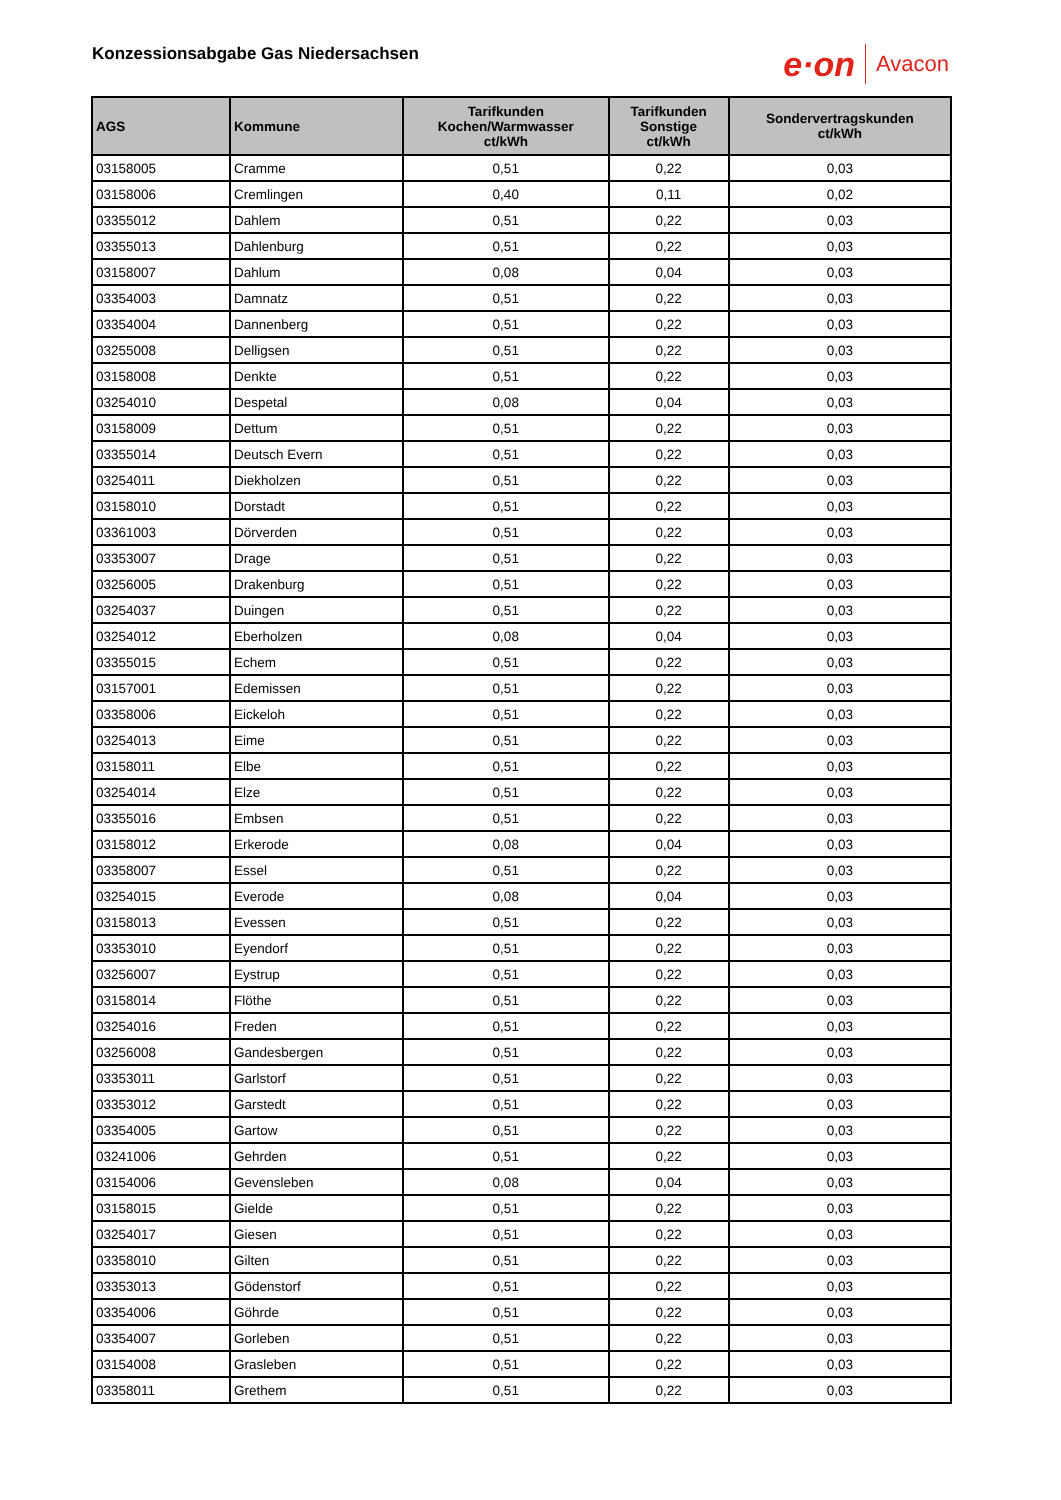Konzessionsabgabe Gas Niedersachsen
e·on Avacon
| AGS | Kommune | Tarifkunden Kochen/Warmwasser ct/kWh | Tarifkunden Sonstige ct/kWh | Sondervertragskunden ct/kWh |
| --- | --- | --- | --- | --- |
| 03158005 | Cramme | 0,51 | 0,22 | 0,03 |
| 03158006 | Cremlingen | 0,40 | 0,11 | 0,02 |
| 03355012 | Dahlem | 0,51 | 0,22 | 0,03 |
| 03355013 | Dahlenburg | 0,51 | 0,22 | 0,03 |
| 03158007 | Dahlum | 0,08 | 0,04 | 0,03 |
| 03354003 | Damnatz | 0,51 | 0,22 | 0,03 |
| 03354004 | Dannenberg | 0,51 | 0,22 | 0,03 |
| 03255008 | Delligsen | 0,51 | 0,22 | 0,03 |
| 03158008 | Denkte | 0,51 | 0,22 | 0,03 |
| 03254010 | Despetal | 0,08 | 0,04 | 0,03 |
| 03158009 | Dettum | 0,51 | 0,22 | 0,03 |
| 03355014 | Deutsch Evern | 0,51 | 0,22 | 0,03 |
| 03254011 | Diekholzen | 0,51 | 0,22 | 0,03 |
| 03158010 | Dorstadt | 0,51 | 0,22 | 0,03 |
| 03361003 | Dörverden | 0,51 | 0,22 | 0,03 |
| 03353007 | Drage | 0,51 | 0,22 | 0,03 |
| 03256005 | Drakenburg | 0,51 | 0,22 | 0,03 |
| 03254037 | Duingen | 0,51 | 0,22 | 0,03 |
| 03254012 | Eberholzen | 0,08 | 0,04 | 0,03 |
| 03355015 | Echem | 0,51 | 0,22 | 0,03 |
| 03157001 | Edemissen | 0,51 | 0,22 | 0,03 |
| 03358006 | Eickeloh | 0,51 | 0,22 | 0,03 |
| 03254013 | Eime | 0,51 | 0,22 | 0,03 |
| 03158011 | Elbe | 0,51 | 0,22 | 0,03 |
| 03254014 | Elze | 0,51 | 0,22 | 0,03 |
| 03355016 | Embsen | 0,51 | 0,22 | 0,03 |
| 03158012 | Erkerode | 0,08 | 0,04 | 0,03 |
| 03358007 | Essel | 0,51 | 0,22 | 0,03 |
| 03254015 | Everode | 0,08 | 0,04 | 0,03 |
| 03158013 | Evessen | 0,51 | 0,22 | 0,03 |
| 03353010 | Eyendorf | 0,51 | 0,22 | 0,03 |
| 03256007 | Eystrup | 0,51 | 0,22 | 0,03 |
| 03158014 | Flöthe | 0,51 | 0,22 | 0,03 |
| 03254016 | Freden | 0,51 | 0,22 | 0,03 |
| 03256008 | Gandesbergen | 0,51 | 0,22 | 0,03 |
| 03353011 | Garlstorf | 0,51 | 0,22 | 0,03 |
| 03353012 | Garstedt | 0,51 | 0,22 | 0,03 |
| 03354005 | Gartow | 0,51 | 0,22 | 0,03 |
| 03241006 | Gehrden | 0,51 | 0,22 | 0,03 |
| 03154006 | Gevensleben | 0,08 | 0,04 | 0,03 |
| 03158015 | Gielde | 0,51 | 0,22 | 0,03 |
| 03254017 | Giesen | 0,51 | 0,22 | 0,03 |
| 03358010 | Gilten | 0,51 | 0,22 | 0,03 |
| 03353013 | Gödenstorf | 0,51 | 0,22 | 0,03 |
| 03354006 | Göhrde | 0,51 | 0,22 | 0,03 |
| 03354007 | Gorleben | 0,51 | 0,22 | 0,03 |
| 03154008 | Grasleben | 0,51 | 0,22 | 0,03 |
| 03358011 | Grethem | 0,51 | 0,22 | 0,03 |